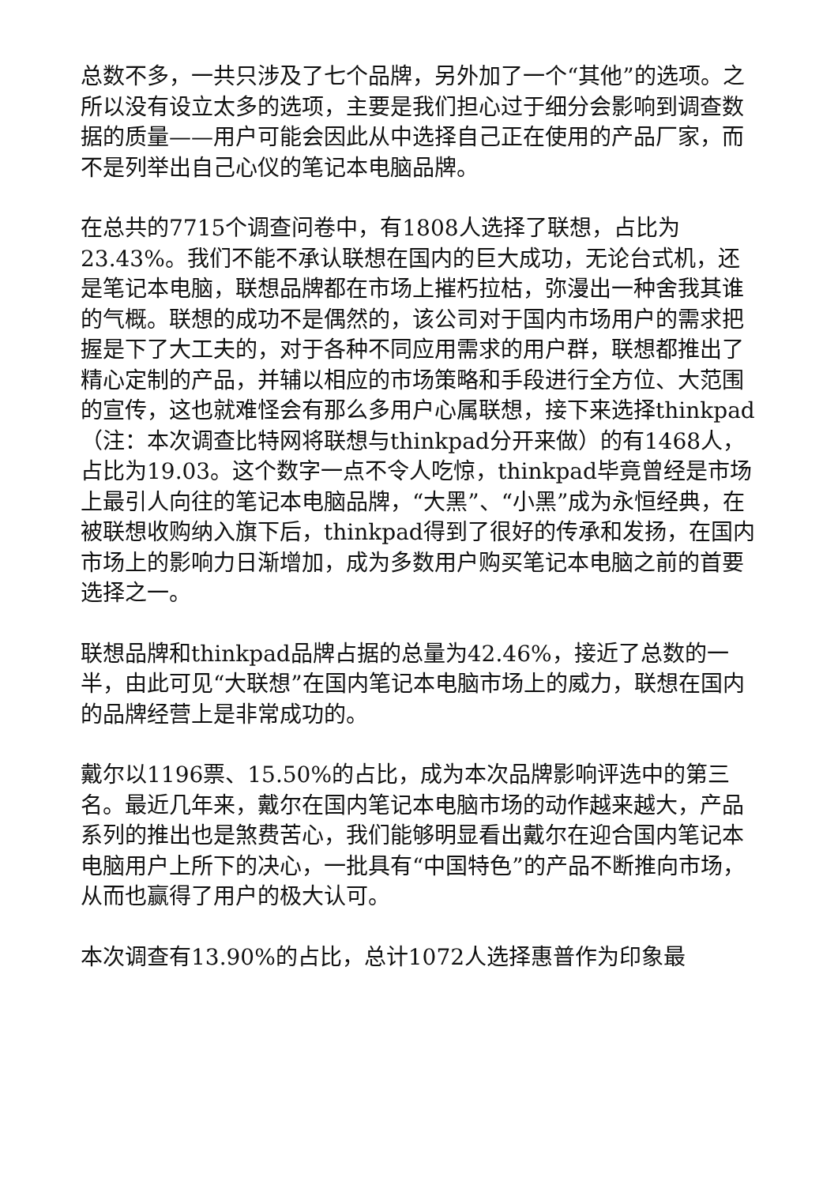总数不多，一共只涉及了七个品牌，另外加了一个“其他”的选项。之所以没有设立太多的选项，主要是我们担心过于细分会影响到调查数据的质量——用户可能会因此从中选择自己正在使用的产品厂家，而不是列举出自己心仪的笔记本电脑品牌。
在总共的7715个调查问卷中，有1808人选择了联想，占比为23.43%。我们不能不承认联想在国内的巨大成功，无论台式机，还是笔记本电脑，联想品牌都在市场上摧朽拉枯，弥漫出一种舍我其谁的气概。联想的成功不是偶然的，该公司对于国内市场用户的需求把握是下了大工夫的，对于各种不同应用需求的用户群，联想都推出了精心定制的产品，并辅以相应的市场策略和手段进行全方位、大范围的宣传，这也就难怪会有那么多用户心属联想，接下来选择thinkpad（注：本次调查比特网将联想与thinkpad分开来做）的有1468人，占比为19.03。这个数字一点不令人吃惊，thinkpad毕竟曾经是市场上最引人向往的笔记本电脑品牌，“大黑”、“小黑”成为永恒经典，在被联想收购纳入旗下后，thinkpad得到了很好的传承和发扬，在国内市场上的影响力日渐增加，成为多数用户购买笔记本电脑之前的首要选择之一。
联想品牌和thinkpad品牌占据的总量为42.46%，接近了总数的一半，由此可见“大联想”在国内笔记本电脑市场上的威力，联想在国内的品牌经营上是非常成功的。
戴尔以1196票、15.50%的占比，成为本次品牌影响评选中的第三名。最近几年来，戴尔在国内笔记本电脑市场的动作越来越大，产品系列的推出也是煞费苦心，我们能够明显看出戴尔在迎合国内笔记本电脑用户上所下的决心，一批具有“中国特色”的产品不断推向市场，从而也赢得了用户的极大认可。
本次调查有13.90%的占比，总计1072人选择惠普作为印象最